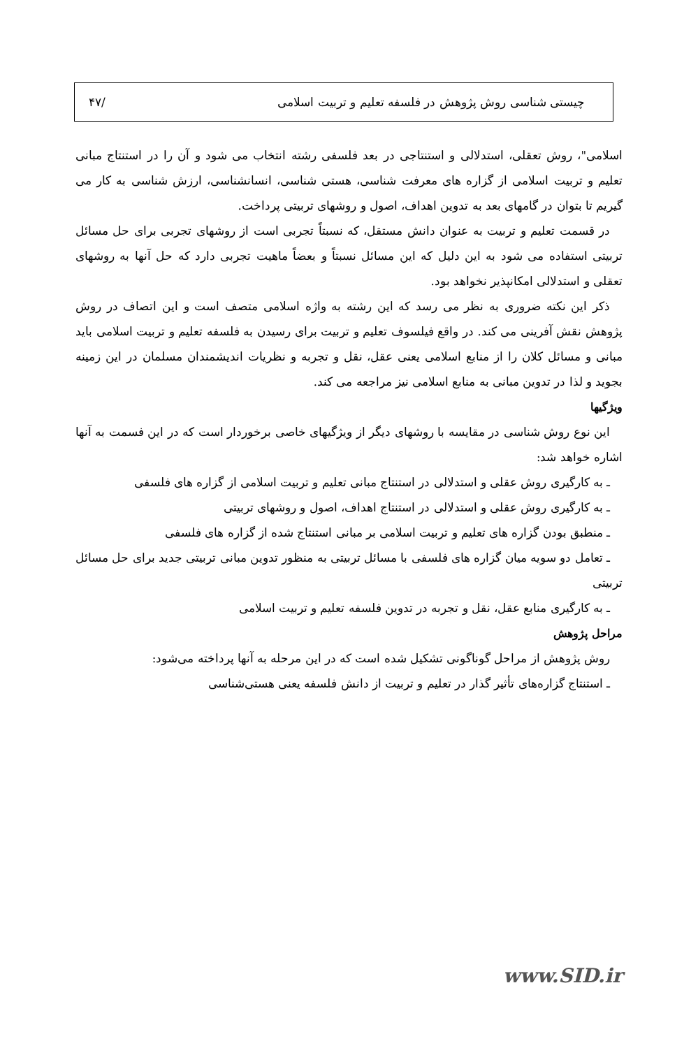چیستی شناسی روش پژوهش در فلسفه تعلیم و تربیت اسلامی /۴۷
اسلامی"، روش تعقلی، استدلالی و استنتاجی در بعد فلسفی رشته انتخاب می شود و آن را در استنتاج مبانی تعلیم و تربیت اسلامی از گزاره های معرفت شناسی، هستی شناسی، انسانشناسی، ارزش شناسی به کار می گیریم تا بتوان در گامهای بعد به تدوین اهداف، اصول و روشهای تربیتی پرداخت.
در قسمت تعلیم و تربیت به عنوان دانش مستقل، که نسبتاً تجربی است از روشهای تجربی برای حل مسائل تربیتی استفاده می شود به این دلیل که این مسائل نسبتاً و بعضاً ماهیت تجربی دارد که حل آنها به روشهای تعقلی و استدلالی امکانپذیر نخواهد بود.
ذکر این نکته ضروری به نظر می رسد که این رشته به واژه اسلامی متصف است و این اتصاف در روش پژوهش نقش آفرینی می کند. در واقع فیلسوف تعلیم و تربیت برای رسیدن به فلسفه تعلیم و تربیت اسلامی باید مبانی و مسائل کلان را از منابع اسلامی یعنی عقل، نقل و تجربه و نظریات اندیشمندان مسلمان در این زمینه بجوید و لذا در تدوین مبانی به منابع اسلامی نیز مراجعه می کند.
ویژگیها
این نوع روش شناسی در مقایسه با روشهای دیگر از ویژگیهای خاصی برخوردار است که در این فسمت به آنها اشاره خواهد شد:
ـ به کارگیری روش عقلی و استدلالی در استنتاج مبانی تعلیم و تربیت اسلامی از گزاره های فلسفی
ـ به کارگیری روش عقلی و استدلالی در استنتاج اهداف، اصول و روشهای تربیتی
ـ منطبق بودن گزاره های تعلیم و تربیت اسلامی بر مبانی استنتاج شده از گزاره های فلسفی
ـ تعامل دو سویه میان گزاره های فلسفی با مسائل تربیتی به منظور تدوین مبانی تربیتی جدید برای حل مسائل تربیتی
ـ به کارگیری منابع عقل، نقل و تجربه در تدوین فلسفه تعلیم و تربیت اسلامی
مراحل پژوهش
روش پژوهش از مراحل گوناگونی تشکیل شده است که در این مرحله به آنها پرداخته می‌شود:
ـ استنتاج گزاره‌های تأثیر گذار در تعلیم و تربیت از دانش فلسفه یعنی هستی‌شناسی
www.SID.ir